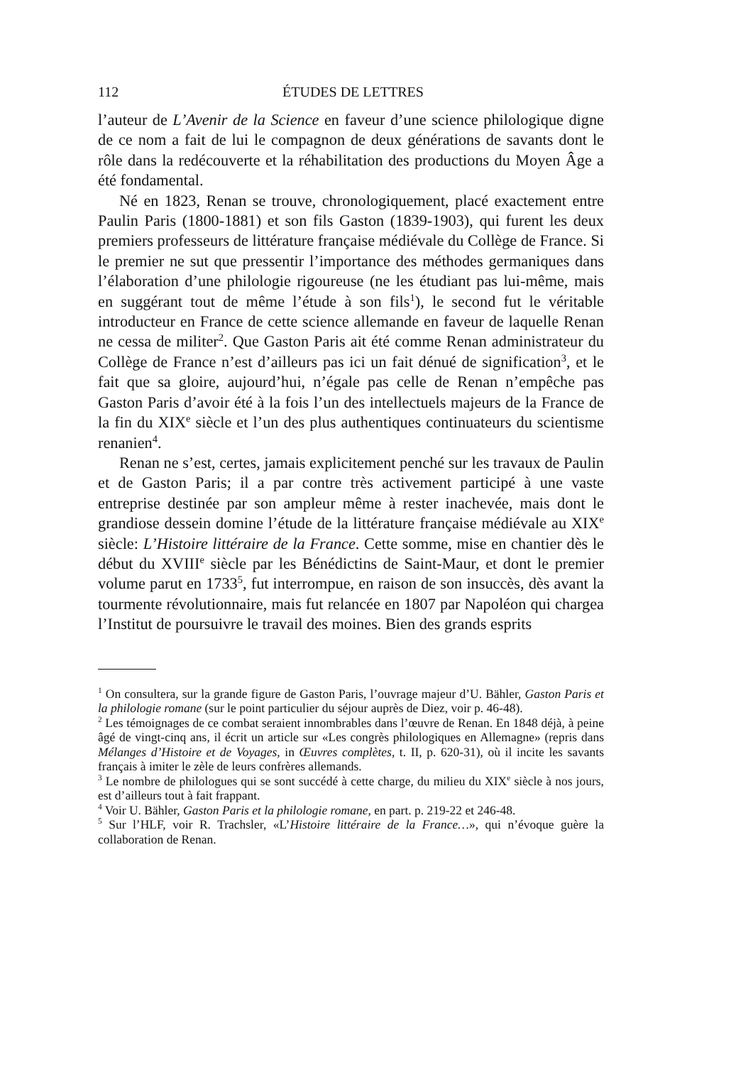112 ÉTUDES DE LETTRES
l’auteur de L’Avenir de la Science en faveur d’une science philologique digne de ce nom a fait de lui le compagnon de deux générations de savants dont le rôle dans la redécouverte et la réhabilitation des productions du Moyen Âge a été fondamental.
Né en 1823, Renan se trouve, chronologiquement, placé exactement entre Paulin Paris (1800-1881) et son fils Gaston (1839-1903), qui furent les deux premiers professeurs de littérature française médiévale du Collège de France. Si le premier ne sut que pressentir l’importance des méthodes germaniques dans l’élaboration d’une philologie rigoureuse (ne les étudiant pas lui-même, mais en suggérant tout de même l’étude à son fils<sup>1</sup>), le second fut le véritable introducteur en France de cette science allemande en faveur de laquelle Renan ne cessa de militer<sup>2</sup>. Que Gaston Paris ait été comme Renan administrateur du Collège de France n’est d’ailleurs pas ici un fait dénué de signification<sup>3</sup>, et le fait que sa gloire, aujourd’hui, n’égale pas celle de Renan n’empêche pas Gaston Paris d’avoir été à la fois l’un des intellectuels majeurs de la France de la fin du XIX<sup>e</sup> siècle et l’un des plus authentiques continuateurs du scientisme renanien<sup>4</sup>.
Renan ne s’est, certes, jamais explicitement penché sur les travaux de Paulin et de Gaston Paris; il a par contre très activement participé à une vaste entreprise destinée par son ampleur même à rester inachevée, mais dont le grandiose dessein domine l’étude de la littérature française médiévale au XIX<sup>e</sup> siècle: L’Histoire littéraire de la France. Cette somme, mise en chantier dès le début du XVIII<sup>e</sup> siècle par les Bénédictins de Saint-Maur, et dont le premier volume parut en 1733<sup>5</sup>, fut interrompue, en raison de son insuccès, dès avant la tourmente révolutionnaire, mais fut relancée en 1807 par Napoléon qui chargea l’Institut de poursuivre le travail des moines. Bien des grands esprits
<sup>1</sup> On consultera, sur la grande figure de Gaston Paris, l’ouvrage majeur d’U. Bähler, Gaston Paris et la philologie romane (sur le point particulier du séjour auprès de Diez, voir p. 46-48).
<sup>2</sup> Les témoignages de ce combat seraient innombrables dans l’œuvre de Renan. En 1848 déjà, à peine âgé de vingt-cinq ans, il écrit un article sur «Les congrès philologiques en Allemagne» (repris dans Mélanges d’Histoire et de Voyages, in Œuvres complètes, t. II, p. 620-31), où il incite les savants français à imiter le zèle de leurs confrères allemands.
<sup>3</sup> Le nombre de philologues qui se sont succédé à cette charge, du milieu du XIX<sup>e</sup> siècle à nos jours, est d’ailleurs tout à fait frappant.
<sup>4</sup> Voir U. Bähler, Gaston Paris et la philologie romane, en part. p. 219-22 et 246-48.
<sup>5</sup> Sur l’HLF, voir R. Trachsler, «L’Histoire littéraire de la France…», qui n’évoque guère la collaboration de Renan.